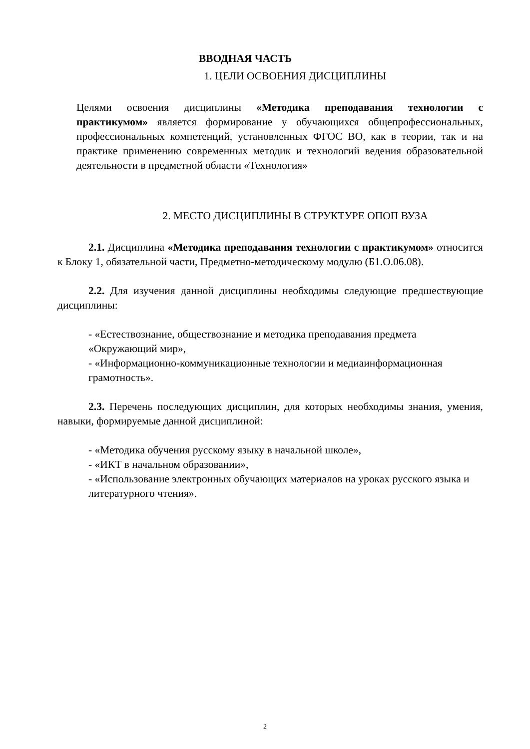ВВОДНАЯ ЧАСТЬ
1. ЦЕЛИ ОСВОЕНИЯ ДИСЦИПЛИНЫ
Целями освоения дисциплины «Методика преподавания технологии с практикумом» является формирование у обучающихся общепрофессиональных, профессиональных компетенций, установленных ФГОС ВО, как в теории, так и на практике применению современных методик и технологий ведения образовательной деятельности в предметной области «Технология»
2. МЕСТО ДИСЦИПЛИНЫ В СТРУКТУРЕ ОПОП ВУЗА
2.1. Дисциплина «Методика преподавания технологии с практикумом» относится к Блоку 1, обязательной части, Предметно-методическому модулю (Б1.О.06.08).
2.2. Для изучения данной дисциплины необходимы следующие предшествующие дисциплины:
- «Естествознание, обществознание и методика преподавания предмета «Окружающий мир»,
- «Информационно-коммуникационные технологии и медиаинформационная грамотность».
2.3. Перечень последующих дисциплин, для которых необходимы знания, умения, навыки, формируемые данной дисциплиной:
- «Методика обучения русскому языку в начальной школе»,
- «ИКТ в начальном образовании»,
- «Использование электронных обучающих материалов на уроках русского языка и литературного чтения».
2